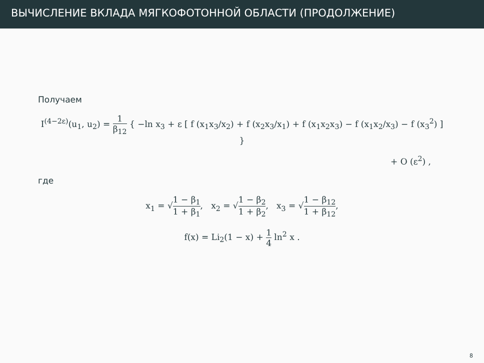ВЫЧИСЛЕНИЕ ВКЛАДА МЯГКОФОТОННОЙ ОБЛАСТИ (ПРОДОЛЖЕНИЕ)
Получаем
I<sup>(4−2ε)</sup>(u<sub>1</sub>, u<sub>2</sub>) = 1 β<sub>12</sub> { −ln x<sub>3</sub> + ε [ f (x<sub>1</sub>x<sub>3</sub>/x<sub>2</sub>) + f (x<sub>2</sub>x<sub>3</sub>/x<sub>1</sub>) + f (x<sub>1</sub>x<sub>2</sub>x<sub>3</sub>) − f (x<sub>1</sub>x<sub>2</sub>/x<sub>3</sub>) − f (x<sub>3</sub><sup>2</sup>) ] }
+ O (ε<sup>2</sup>) ,
где
x<sub>1</sub> = √1 − β<sub>1</sub> 1 + β<sub>1</sub>, x<sub>2</sub> = √1 − β<sub>2</sub> 1 + β<sub>2</sub>, x<sub>3</sub> = √1 − β<sub>12</sub> 1 + β<sub>12</sub>,
f(x) = Li<sub>2</sub>(1 − x) + 1 4 ln<sup>2</sup> x .
8